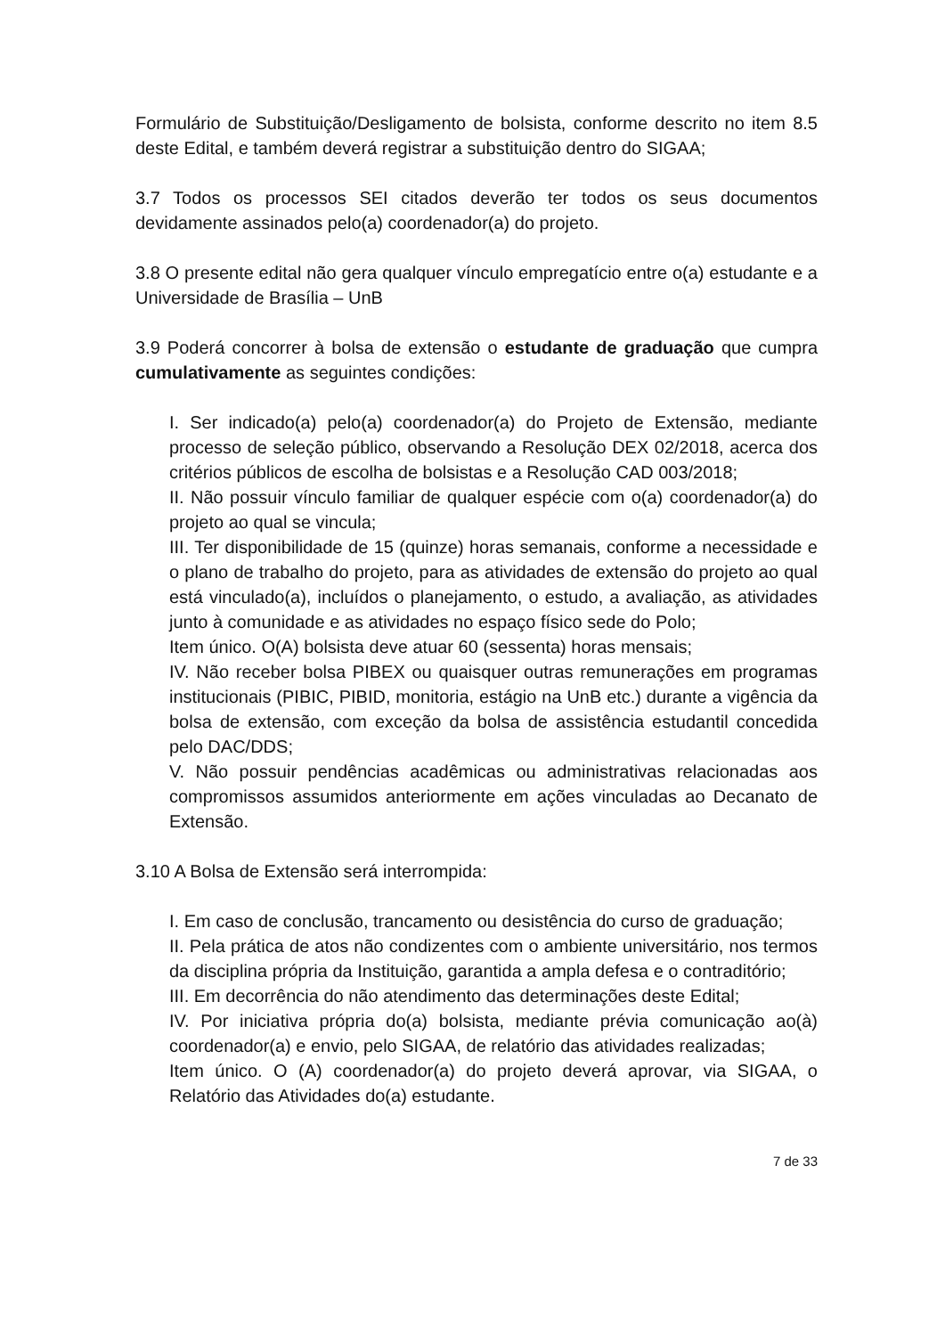Formulário de Substituição/Desligamento de bolsista, conforme descrito no item 8.5 deste Edital, e também deverá registrar a substituição dentro do SIGAA;
3.7 Todos os processos SEI citados deverão ter todos os seus documentos devidamente assinados pelo(a) coordenador(a) do projeto.
3.8 O presente edital não gera qualquer vínculo empregatício entre o(a) estudante e a Universidade de Brasília – UnB
3.9 Poderá concorrer à bolsa de extensão o estudante de graduação que cumpra cumulativamente as seguintes condições:
I. Ser indicado(a) pelo(a) coordenador(a) do Projeto de Extensão, mediante processo de seleção público, observando a Resolução DEX 02/2018, acerca dos critérios públicos de escolha de bolsistas e a Resolução CAD 003/2018;
II. Não possuir vínculo familiar de qualquer espécie com o(a) coordenador(a) do projeto ao qual se vincula;
III. Ter disponibilidade de 15 (quinze) horas semanais, conforme a necessidade e o plano de trabalho do projeto, para as atividades de extensão do projeto ao qual está vinculado(a), incluídos o planejamento, o estudo, a avaliação, as atividades junto à comunidade e as atividades no espaço físico sede do Polo;
Item único. O(A) bolsista deve atuar 60 (sessenta) horas mensais;
IV. Não receber bolsa PIBEX ou quaisquer outras remunerações em programas institucionais (PIBIC, PIBID, monitoria, estágio na UnB etc.) durante a vigência da bolsa de extensão, com exceção da bolsa de assistência estudantil concedida pelo DAC/DDS;
V. Não possuir pendências acadêmicas ou administrativas relacionadas aos compromissos assumidos anteriormente em ações vinculadas ao Decanato de Extensão.
3.10 A Bolsa de Extensão será interrompida:
I. Em caso de conclusão, trancamento ou desistência do curso de graduação;
II. Pela prática de atos não condizentes com o ambiente universitário, nos termos da disciplina própria da Instituição, garantida a ampla defesa e o contraditório;
III. Em decorrência do não atendimento das determinações deste Edital;
IV. Por iniciativa própria do(a) bolsista, mediante prévia comunicação ao(à) coordenador(a) e envio, pelo SIGAA, de relatório das atividades realizadas;
Item único. O (A) coordenador(a) do projeto deverá aprovar, via SIGAA, o Relatório das Atividades do(a) estudante.
7 de 33